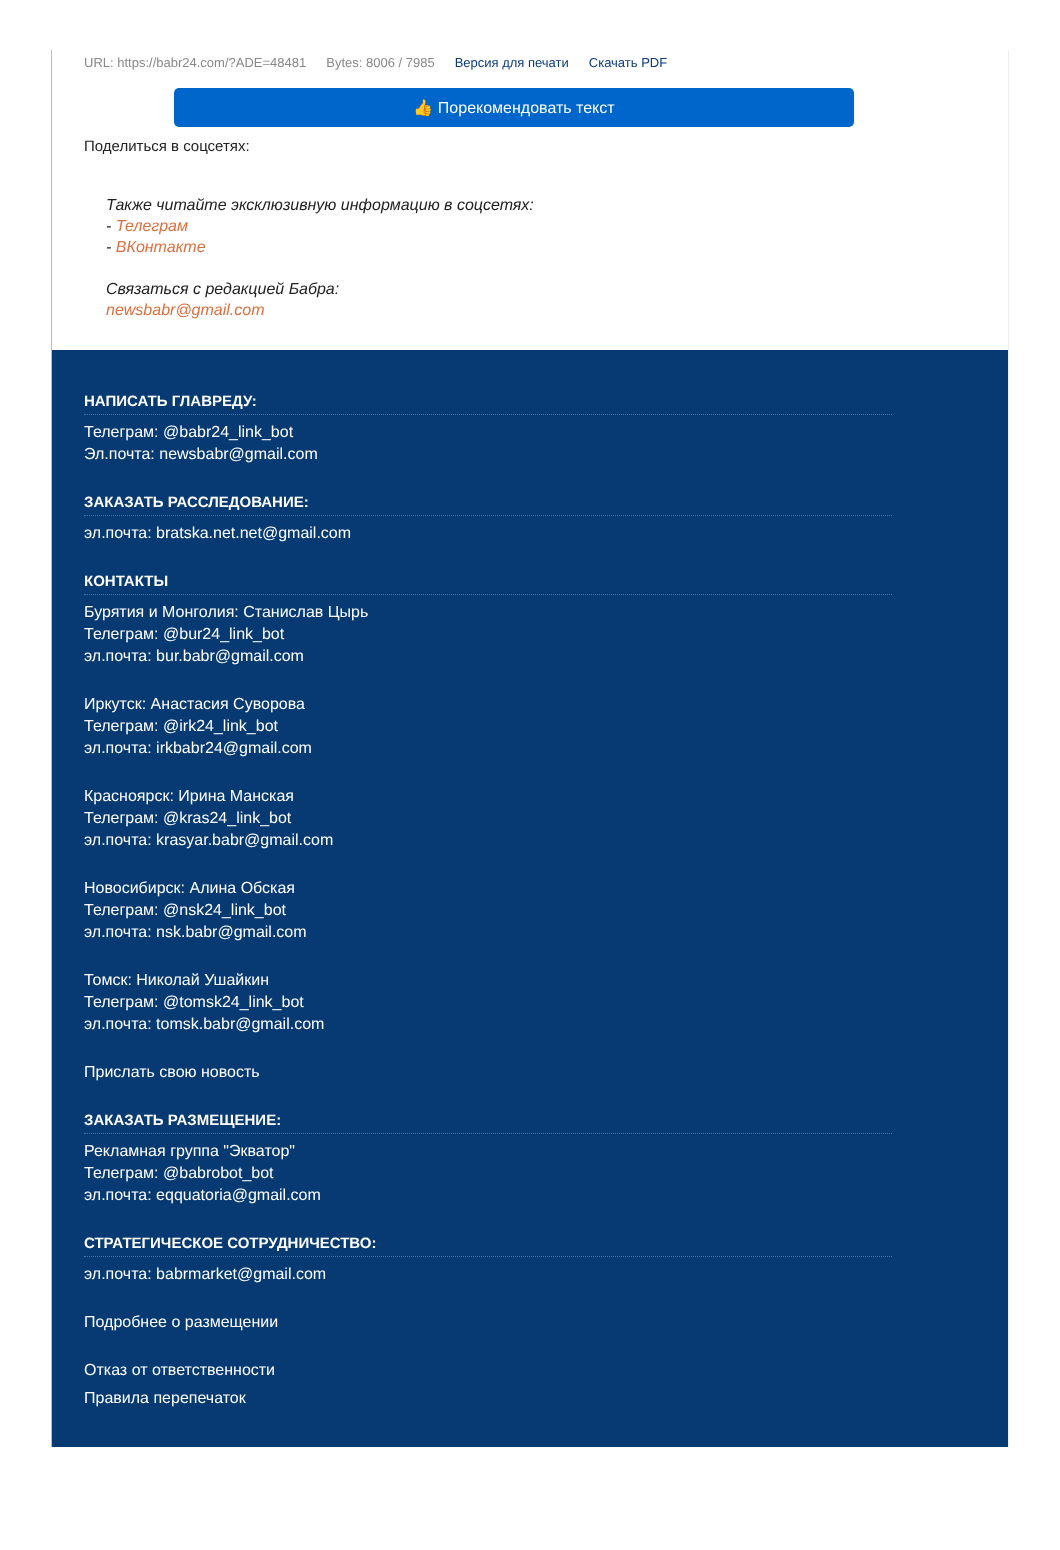URL: https://babr24.com/?ADE=48481 Bytes: 8006 / 7985 Версия для печати Скачать PDF
👍 Порекомендовать текст
Поделиться в соцсетях:
Также читайте эксклюзивную информацию в соцсетях:
- Телеграм
- ВКонтакте
Связаться с редакцией Бабра:
newsbabr@gmail.com
НАПИСАТЬ ГЛАВРЕДУ:
Телеграм: @babr24_link_bot
Эл.почта: newsbabr@gmail.com
ЗАКАЗАТЬ РАССЛЕДОВАНИЕ:
эл.почта: bratska.net.net@gmail.com
КОНТАКТЫ
Бурятия и Монголия: Станислав Цырь
Телеграм: @bur24_link_bot
эл.почта: bur.babr@gmail.com
Иркутск: Анастасия Суворова
Телеграм: @irk24_link_bot
эл.почта: irkbabr24@gmail.com
Красноярск: Ирина Манская
Телеграм: @kras24_link_bot
эл.почта: krasyar.babr@gmail.com
Новосибирск: Алина Обская
Телеграм: @nsk24_link_bot
эл.почта: nsk.babr@gmail.com
Томск: Николай Ушайкин
Телеграм: @tomsk24_link_bot
эл.почта: tomsk.babr@gmail.com
Прислать свою новость
ЗАКАЗАТЬ РАЗМЕЩЕНИЕ:
Рекламная группа "Экватор"
Телеграм: @babrobot_bot
эл.почта: eqquatoria@gmail.com
СТРАТЕГИЧЕСКОЕ СОТРУДНИЧЕСТВО:
эл.почта: babrmarket@gmail.com
Подробнее о размещении
Отказ от ответственности
Правила перепечаток